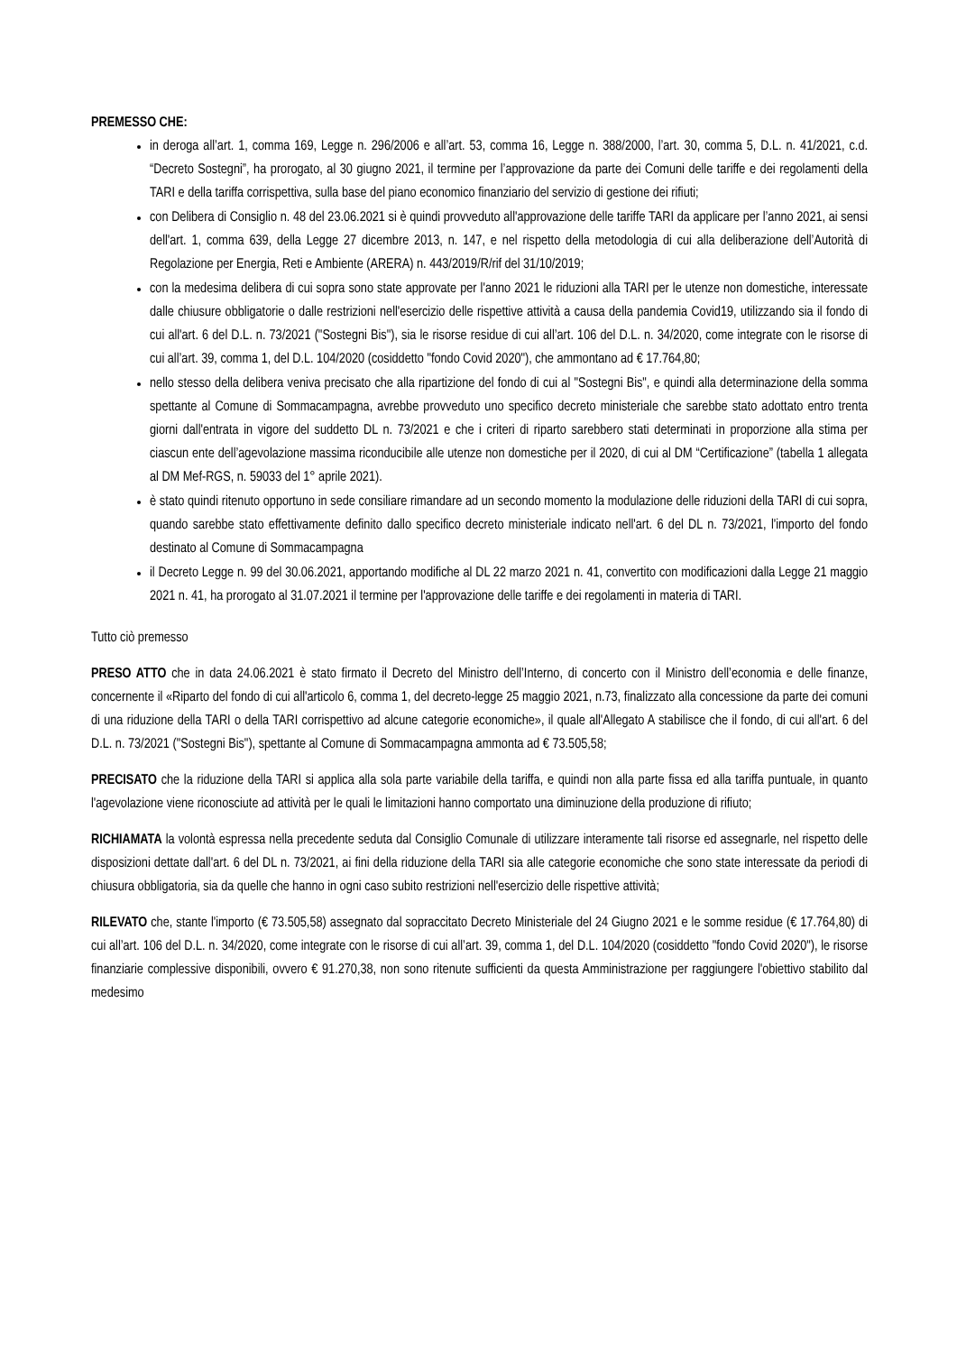PREMESSO CHE:
in deroga all’art. 1, comma 169, Legge n. 296/2006 e all’art. 53, comma 16, Legge n. 388/2000, l’art. 30, comma 5, D.L. n. 41/2021, c.d. “Decreto Sostegni”, ha prorogato, al 30 giugno 2021, il termine per l’approvazione da parte dei Comuni delle tariffe e dei regolamenti della TARI e della tariffa corrispettiva, sulla base del piano economico finanziario del servizio di gestione dei rifiuti;
con Delibera di Consiglio n. 48 del 23.06.2021 si è quindi provveduto all'approvazione delle tariffe TARI da applicare per l’anno 2021, ai sensi dell'art. 1, comma 639, della Legge 27 dicembre 2013, n. 147, e nel rispetto della metodologia di cui alla deliberazione dell’Autorità di Regolazione per Energia, Reti e Ambiente (ARERA) n. 443/2019/R/rif del 31/10/2019;
con la medesima delibera di cui sopra sono state approvate per l'anno 2021 le riduzioni alla TARI per le utenze non domestiche, interessate dalle chiusure obbligatorie o dalle restrizioni nell'esercizio delle rispettive attività a causa della pandemia Covid19, utilizzando sia il fondo di cui all'art. 6 del D.L. n. 73/2021 ("Sostegni Bis"), sia le risorse residue di cui all’art. 106 del D.L. n. 34/2020, come integrate con le risorse di cui all’art. 39, comma 1, del D.L. 104/2020 (cosiddetto "fondo Covid 2020"), che ammontano ad € 17.764,80;
nello stesso della delibera veniva precisato che alla ripartizione del fondo di cui al "Sostegni Bis", e quindi alla determinazione della somma spettante al Comune di Sommacampagna, avrebbe provveduto uno specifico decreto ministeriale che sarebbe stato adottato entro trenta giorni dall'entrata in vigore del suddetto DL n. 73/2021 e che i criteri di riparto sarebbero stati determinati in proporzione alla stima per ciascun ente dell’agevolazione massima riconducibile alle utenze non domestiche per il 2020, di cui al DM “Certificazione” (tabella 1 allegata al DM Mef-RGS, n. 59033 del 1° aprile 2021).
è stato quindi ritenuto opportuno in sede consiliare rimandare ad un secondo momento la modulazione delle riduzioni della TARI di cui sopra, quando sarebbe stato effettivamente definito dallo specifico decreto ministeriale indicato nell'art. 6 del DL n. 73/2021, l'importo del fondo destinato al Comune di Sommacampagna
il Decreto Legge n. 99 del 30.06.2021, apportando modifiche al DL 22 marzo 2021 n. 41, convertito con modificazioni dalla Legge 21 maggio 2021 n. 41, ha prorogato al 31.07.2021 il termine per l'approvazione delle tariffe e dei regolamenti in materia di TARI.
Tutto ciò premesso
PRESO ATTO che in data 24.06.2021 è stato firmato il Decreto del Ministro dell’Interno, di concerto con il Ministro dell’economia e delle finanze, concernente il «Riparto del fondo di cui all'articolo 6, comma 1, del decreto-legge 25 maggio 2021, n.73, finalizzato alla concessione da parte dei comuni di una riduzione della TARI o della TARI corrispettivo ad alcune categorie economiche», il quale all'Allegato A stabilisce che il fondo, di cui all'art. 6 del D.L. n. 73/2021 ("Sostegni Bis"), spettante al Comune di Sommacampagna ammonta ad € 73.505,58;
PRECISATO che la riduzione della TARI si applica alla sola parte variabile della tariffa, e quindi non alla parte fissa ed alla tariffa puntuale, in quanto l'agevolazione viene riconosciute ad attività per le quali le limitazioni hanno comportato una diminuzione della produzione di rifiuto;
RICHIAMATA la volontà espressa nella precedente seduta dal Consiglio Comunale di utilizzare interamente tali risorse ed assegnarle, nel rispetto delle disposizioni dettate dall'art. 6 del DL n. 73/2021, ai fini della riduzione della TARI sia alle categorie economiche che sono state interessate da periodi di chiusura obbligatoria, sia da quelle che hanno in ogni caso subito restrizioni nell'esercizio delle rispettive attività;
RILEVATO che, stante l'importo (€ 73.505,58) assegnato dal sopraccitato Decreto Ministeriale del 24 Giugno 2021 e le somme residue (€ 17.764,80) di cui all’art. 106 del D.L. n. 34/2020, come integrate con le risorse di cui all’art. 39, comma 1, del D.L. 104/2020 (cosiddetto "fondo Covid 2020"), le risorse finanziarie complessive disponibili, ovvero € 91.270,38, non sono ritenute sufficienti da questa Amministrazione per raggiungere l'obiettivo stabilito dal medesimo